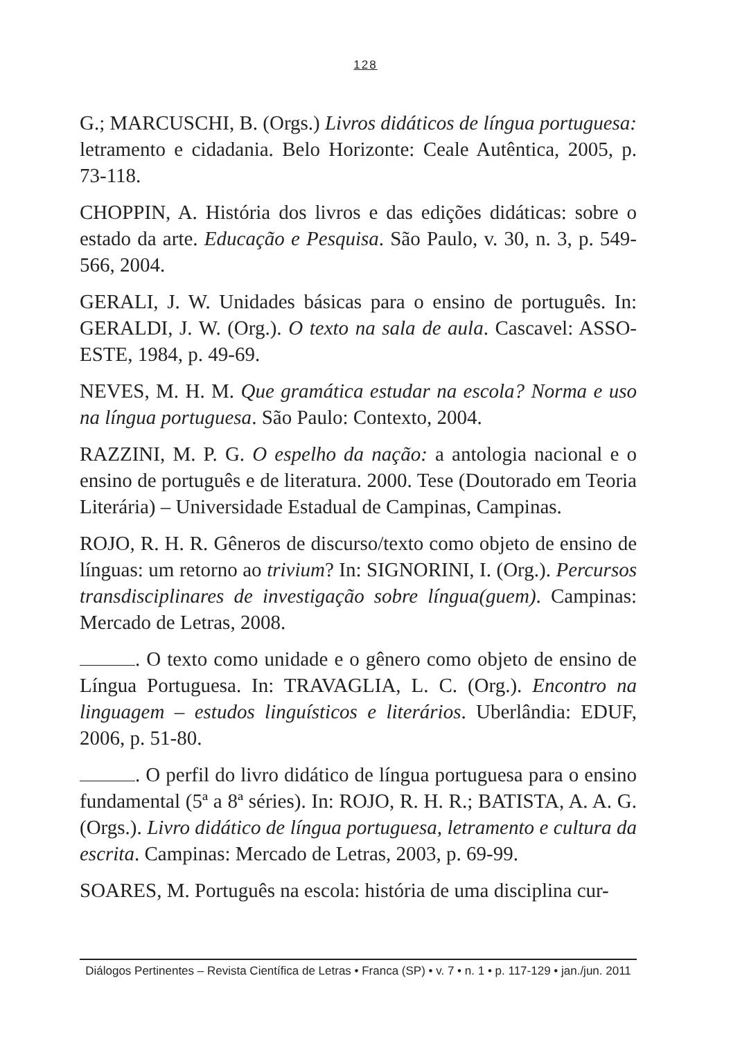128
G.; MARCUSCHI, B. (Orgs.) Livros didáticos de língua portuguesa: letramento e cidadania. Belo Horizonte: Ceale Autêntica, 2005, p. 73-118.
CHOPPIN, A. História dos livros e das edições didáticas: sobre o estado da arte. Educação e Pesquisa. São Paulo, v. 30, n. 3, p. 549-566, 2004.
GERALI, J. W. Unidades básicas para o ensino de português. In: GERALDI, J. W. (Org.). O texto na sala de aula. Cascavel: ASSO-ESTE, 1984, p. 49-69.
NEVES, M. H. M. Que gramática estudar na escola? Norma e uso na língua portuguesa. São Paulo: Contexto, 2004.
RAZZINI, M. P. G. O espelho da nação: a antologia nacional e o ensino de português e de literatura. 2000. Tese (Doutorado em Teoria Literária) – Universidade Estadual de Campinas, Campinas.
ROJO, R. H. R. Gêneros de discurso/texto como objeto de ensino de línguas: um retorno ao trivium? In: SIGNORINI, I. (Org.). Percursos transdisciplinares de investigação sobre língua(guem). Campinas: Mercado de Letras, 2008.
. O texto como unidade e o gênero como objeto de ensino de Língua Portuguesa. In: TRAVAGLIA, L. C. (Org.). Encontro na linguagem – estudos linguísticos e literários. Uberlândia: EDUF, 2006, p. 51-80.
. O perfil do livro didático de língua portuguesa para o ensino fundamental (5ª a 8ª séries). In: ROJO, R. H. R.; BATISTA, A. A. G. (Orgs.). Livro didático de língua portuguesa, letramento e cultura da escrita. Campinas: Mercado de Letras, 2003, p. 69-99.
SOARES, M. Português na escola: história de uma disciplina cur-
Diálogos Pertinentes – Revista Científica de Letras • Franca (SP) • v. 7 • n. 1 • p. 117-129 • jan./jun. 2011